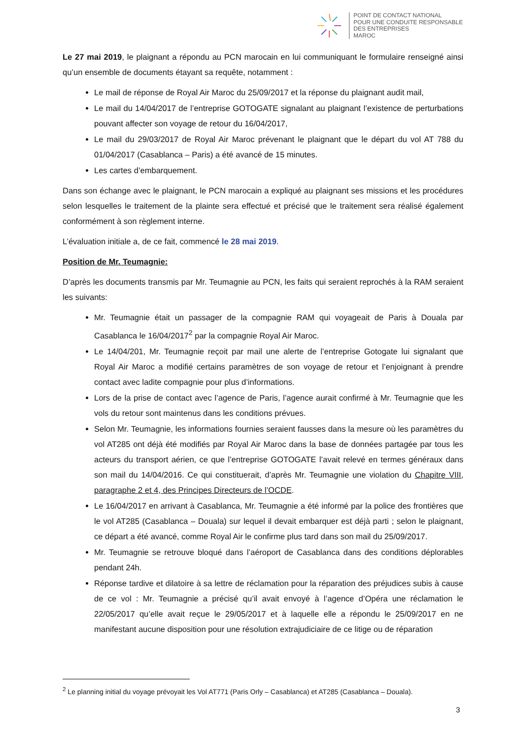POINT DE CONTACT NATIONAL
POUR UNE CONDUITE RESPONSABLE
DES ENTREPRISES
MAROC
Le 27 mai 2019, le plaignant a répondu au PCN marocain en lui communiquant le formulaire renseigné ainsi qu’un ensemble de documents étayant sa requête, notamment :
Le mail de réponse de Royal Air Maroc du 25/09/2017 et la réponse du plaignant audit mail,
Le mail du 14/04/2017 de l’entreprise GOTOGATE signalant au plaignant l’existence de perturbations pouvant affecter son voyage de retour du 16/04/2017,
Le mail du 29/03/2017 de Royal Air Maroc prévenant le plaignant que le départ du vol AT 788 du 01/04/2017 (Casablanca – Paris) a été avancé de 15 minutes.
Les cartes d’embarquement.
Dans son échange avec le plaignant, le PCN marocain a expliqué au plaignant ses missions et les procédures selon lesquelles le traitement de la plainte sera effectué et précisé que le traitement sera réalisé également conformément à son règlement interne.
L’évaluation initiale a, de ce fait, commencé le 28 mai 2019.
Position de Mr. Teumagnie:
D’après les documents transmis par Mr. Teumagnie au PCN, les faits qui seraient reprochés à la RAM seraient les suivants:
Mr. Teumagnie était un passager de la compagnie RAM qui voyageait de Paris à Douala par Casablanca le 16/04/2017<sup>2</sup> par la compagnie Royal Air Maroc.
Le 14/04/201, Mr. Teumagnie reçoit par mail une alerte de l’entreprise Gotogate lui signalant que Royal Air Maroc a modifié certains paramètres de son voyage de retour et l’enjoignant à prendre contact avec ladite compagnie pour plus d’informations.
Lors de la prise de contact avec l’agence de Paris, l’agence aurait confirmé à Mr. Teumagnie que les vols du retour sont maintenus dans les conditions prévues.
Selon Mr. Teumagnie, les informations fournies seraient fausses dans la mesure où les paramètres du vol AT285 ont déjà été modifiés par Royal Air Maroc dans la base de données partagée par tous les acteurs du transport aérien, ce que l’entreprise GOTOGATE l’avait relevé en termes généraux dans son mail du 14/04/2016. Ce qui constituerait, d’après Mr. Teumagnie une violation du Chapitre VIII, paragraphe 2 et 4, des Principes Directeurs de l’OCDE.
Le 16/04/2017 en arrivant à Casablanca, Mr. Teumagnie a été informé par la police des frontières que le vol AT285 (Casablanca – Douala) sur lequel il devait embarquer est déjà parti ; selon le plaignant, ce départ a été avancé, comme Royal Air le confirme plus tard dans son mail du 25/09/2017.
Mr. Teumagnie se retrouve bloqué dans l’aéroport de Casablanca dans des conditions déplorables pendant 24h.
Réponse tardive et dilatoire à sa lettre de réclamation pour la réparation des préjudices subis à cause de ce vol : Mr. Teumagnie a précisé qu’il avait envoyé à l’agence d’Opéra une réclamation le 22/05/2017 qu’elle avait reçue le 29/05/2017 et à laquelle elle a répondu le 25/09/2017 en ne manifestant aucune disposition pour une résolution extrajudiciaire de ce litige ou de réparation
<sup>2</sup> Le planning initial du voyage prévoyait les Vol AT771 (Paris Orly – Casablanca) et AT285 (Casablanca – Douala).
3